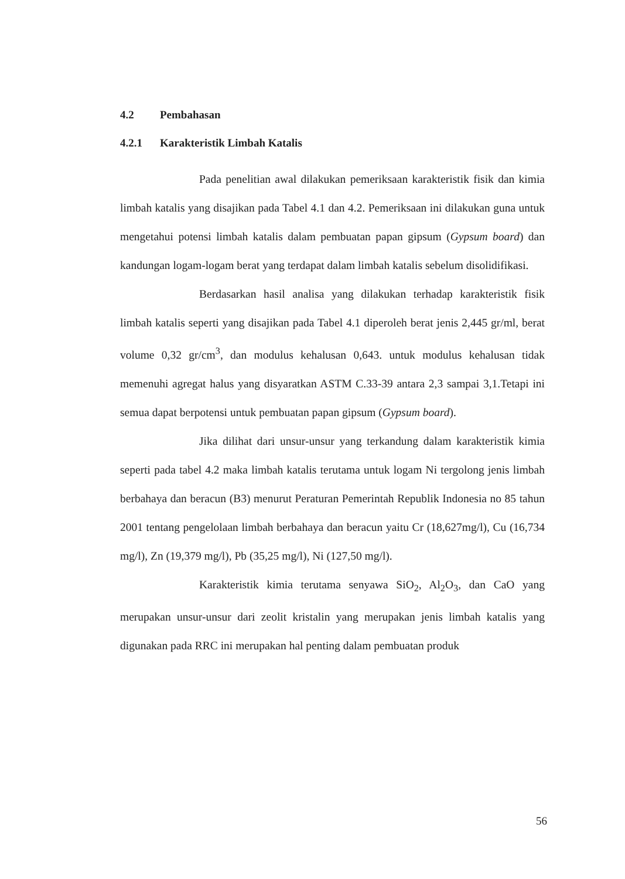4.2 Pembahasan
4.2.1 Karakteristik Limbah Katalis
Pada penelitian awal dilakukan pemeriksaan karakteristik fisik dan kimia limbah katalis yang disajikan pada Tabel 4.1 dan 4.2. Pemeriksaan ini dilakukan guna untuk mengetahui potensi limbah katalis dalam pembuatan papan gipsum (Gypsum board) dan kandungan logam-logam berat yang terdapat dalam limbah katalis sebelum disolidifikasi.
Berdasarkan hasil analisa yang dilakukan terhadap karakteristik fisik limbah katalis seperti yang disajikan pada Tabel 4.1 diperoleh berat jenis 2,445 gr/ml, berat volume 0,32 gr/cm<sup>3</sup>, dan modulus kehalusan 0,643. untuk modulus kehalusan tidak memenuhi agregat halus yang disyaratkan ASTM C.33-39 antara 2,3 sampai 3,1.Tetapi ini semua dapat berpotensi untuk pembuatan papan gipsum (Gypsum board).
Jika dilihat dari unsur-unsur yang terkandung dalam karakteristik kimia seperti pada tabel 4.2 maka limbah katalis terutama untuk logam Ni tergolong jenis limbah berbahaya dan beracun (B3) menurut Peraturan Pemerintah Republik Indonesia no 85 tahun 2001 tentang pengelolaan limbah berbahaya dan beracun yaitu Cr (18,627mg/l), Cu (16,734 mg/l), Zn (19,379 mg/l), Pb (35,25 mg/l), Ni (127,50 mg/l).
Karakteristik kimia terutama senyawa SiO<sub>2</sub>, Al<sub>2</sub>O<sub>3</sub>, dan CaO yang merupakan unsur-unsur dari zeolit kristalin yang merupakan jenis limbah katalis yang digunakan pada RRC ini merupakan hal penting dalam pembuatan produk
56